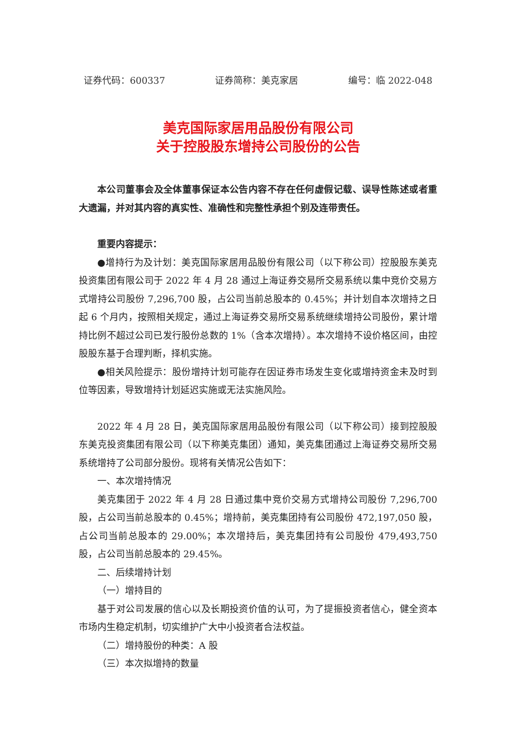证券代码：600337 证券简称：美克家居 编号：临 2022-048
美克国际家居用品股份有限公司
关于控股股东增持公司股份的公告
本公司董事会及全体董事保证本公告内容不存在任何虚假记载、误导性陈述或者重大遗漏，并对其内容的真实性、准确性和完整性承担个别及连带责任。
重要内容提示：
●增持行为及计划：美克国际家居用品股份有限公司（以下称公司）控股股东美克投资集团有限公司于 2022 年 4 月 28 通过上海证券交易所交易系统以集中竞价交易方式增持公司股份 7,296,700 股，占公司当前总股本的 0.45%；并计划自本次增持之日起 6 个月内，按照相关规定，通过上海证券交易所交易系统继续增持公司股份，累计增持比例不超过公司已发行股份总数的 1%（含本次增持）。本次增持不设价格区间，由控股股东基于合理判断，择机实施。
●相关风险提示：股份增持计划可能存在因证券市场发生变化或增持资金未及时到位等因素，导致增持计划延迟实施或无法实施风险。
2022 年 4 月 28 日，美克国际家居用品股份有限公司（以下称公司）接到控股股东美克投资集团有限公司（以下称美克集团）通知，美克集团通过上海证券交易所交易系统增持了公司部分股份。现将有关情况公告如下：
一、本次增持情况
美克集团于 2022 年 4 月 28 日通过集中竞价交易方式增持公司股份 7,296,700 股，占公司当前总股本的 0.45%；增持前，美克集团持有公司股份 472,197,050 股，占公司当前总股本的 29.00%；本次增持后，美克集团持有公司股份 479,493,750 股，占公司当前总股本的 29.45%。
二、后续增持计划
（一）增持目的
基于对公司发展的信心以及长期投资价值的认可，为了提振投资者信心，健全资本市场内生稳定机制，切实维护广大中小投资者合法权益。
（二）增持股份的种类：A 股
（三）本次拟增持的数量